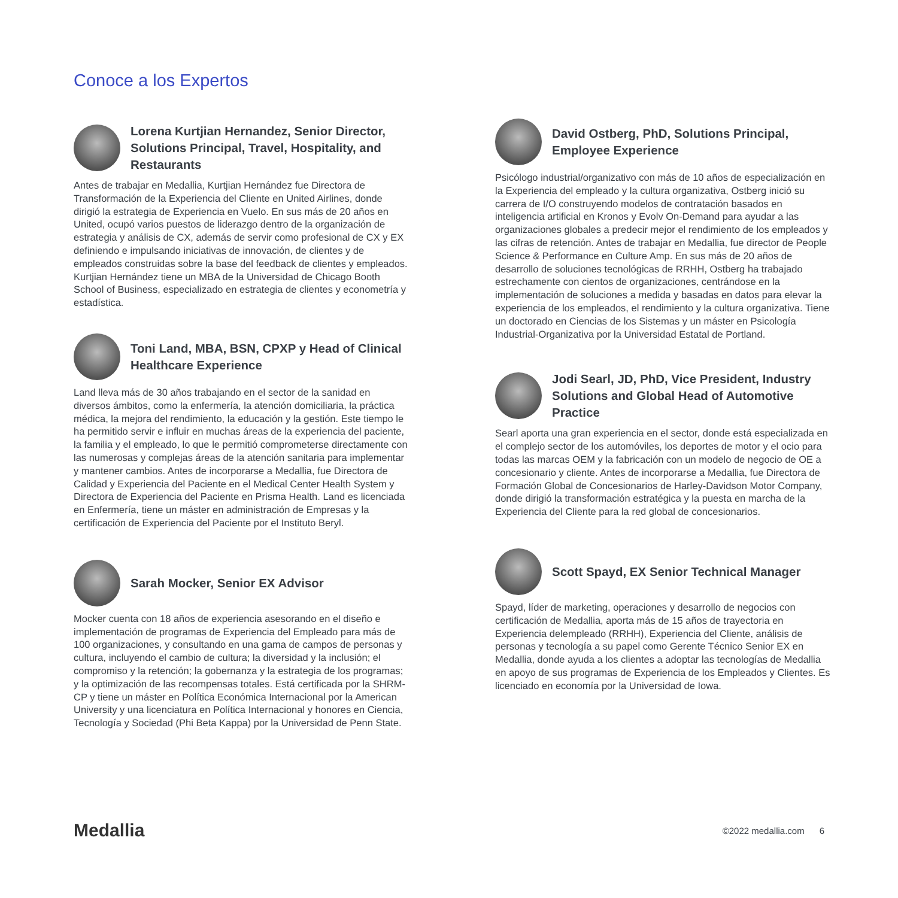Conoce a los Expertos
Lorena Kurtjian Hernandez, Senior Director, Solutions Principal, Travel, Hospitality, and Restaurants
Antes de trabajar en Medallia, Kurtjian Hernández fue Directora de Transformación de la Experiencia del Cliente en United Airlines, donde dirigió la estrategia de Experiencia en Vuelo. En sus más de 20 años en United, ocupó varios puestos de liderazgo dentro de la organización de estrategia y análisis de CX, además de servir como profesional de CX y EX definiendo e impulsando iniciativas de innovación, de clientes y de empleados construidas sobre la base del feedback de clientes y empleados. Kurtjian Hernández tiene un MBA de la Universidad de Chicago Booth School of Business, especializado en estrategia de clientes y econometría y estadística.
Toni Land, MBA, BSN, CPXP y Head of Clinical Healthcare Experience
Land lleva más de 30 años trabajando en el sector de la sanidad en diversos ámbitos, como la enfermería, la atención domiciliaria, la práctica médica, la mejora del rendimiento, la educación y la gestión. Este tiempo le ha permitido servir e influir en muchas áreas de la experiencia del paciente, la familia y el empleado, lo que le permitió comprometerse directamente con las numerosas y complejas áreas de la atención sanitaria para implementar y mantener cambios. Antes de incorporarse a Medallia, fue Directora de Calidad y Experiencia del Paciente en el Medical Center Health System y Directora de Experiencia del Paciente en Prisma Health. Land es licenciada en Enfermería, tiene un máster en administración de Empresas y la certificación de Experiencia del Paciente por el Instituto Beryl.
Sarah Mocker, Senior EX Advisor
Mocker cuenta con 18 años de experiencia asesorando en el diseño e implementación de programas de Experiencia del Empleado para más de 100 organizaciones, y consultando en una gama de campos de personas y cultura, incluyendo el cambio de cultura; la diversidad y la inclusión; el compromiso y la retención; la gobernanza y la estrategia de los programas; y la optimización de las recompensas totales. Está certificada por la SHRM-CP y tiene un máster en Política Económica Internacional por la American University y una licenciatura en Política Internacional y honores en Ciencia, Tecnología y Sociedad (Phi Beta Kappa) por la Universidad de Penn State.
David Ostberg, PhD, Solutions Principal, Employee Experience
Psicólogo industrial/organizativo con más de 10 años de especialización en la Experiencia del empleado y la cultura organizativa, Ostberg inició su carrera de I/O construyendo modelos de contratación basados en inteligencia artificial en Kronos y Evolv On-Demand para ayudar a las organizaciones globales a predecir mejor el rendimiento de los empleados y las cifras de retención. Antes de trabajar en Medallia, fue director de People Science & Performance en Culture Amp. En sus más de 20 años de desarrollo de soluciones tecnológicas de RRHH, Ostberg ha trabajado estrechamente con cientos de organizaciones, centrándose en la implementación de soluciones a medida y basadas en datos para elevar la experiencia de los empleados, el rendimiento y la cultura organizativa. Tiene un doctorado en Ciencias de los Sistemas y un máster en Psicología Industrial-Organizativa por la Universidad Estatal de Portland.
Jodi Searl, JD, PhD, Vice President, Industry Solutions and Global Head of Automotive Practice
Searl aporta una gran experiencia en el sector, donde está especializada en el complejo sector de los automóviles, los deportes de motor y el ocio para todas las marcas OEM y la fabricación con un modelo de negocio de OE a concesionario y cliente. Antes de incorporarse a Medallia, fue Directora de Formación Global de Concesionarios de Harley-Davidson Motor Company, donde dirigió la transformación estratégica y la puesta en marcha de la Experiencia del Cliente para la red global de concesionarios.
Scott Spayd, EX Senior Technical Manager
Spayd, líder de marketing, operaciones y desarrollo de negocios con certificación de Medallia, aporta más de 15 años de trayectoria en Experiencia delempleado (RRHH), Experiencia del Cliente, análisis de personas y tecnología a su papel como Gerente Técnico Senior EX en Medallia, donde ayuda a los clientes a adoptar las tecnologías de Medallia en apoyo de sus programas de Experiencia de los Empleados y Clientes. Es licenciado en economía por la Universidad de Iowa.
Medallia
©2022 medallia.com 6